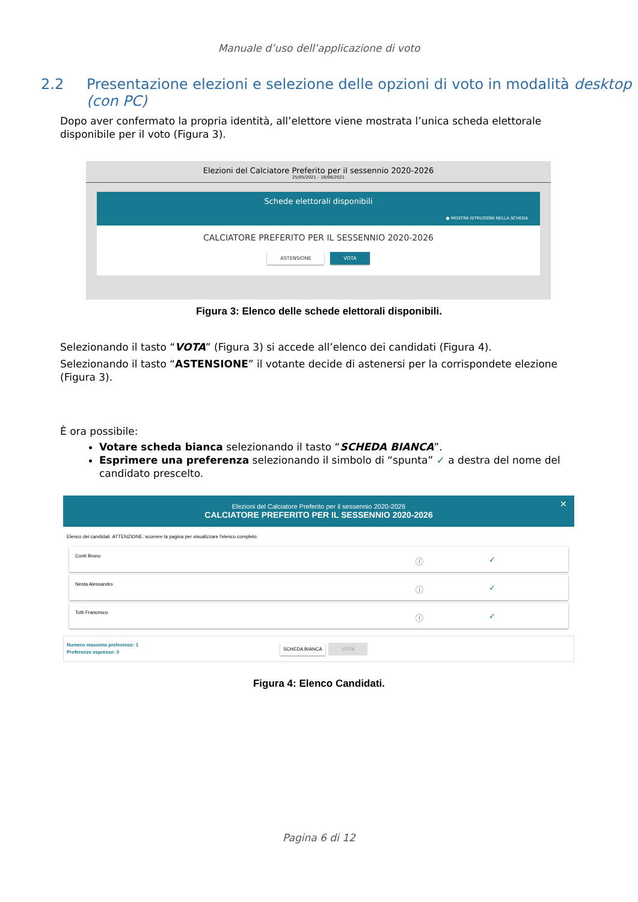Manuale d’uso dell’applicazione di voto
2.2 Presentazione elezioni e selezione delle opzioni di voto in modalità desktop (con PC)
Dopo aver confermato la propria identità, all’elettore viene mostrata l’unica scheda elettorale disponibile per il voto (Figura 3).
Elezioni del Calciatore Preferito per il sessennio 2020-2026
25/05/2021 - 18/06/2021
Schede elettorali disponibili
● MOSTRA ISTRUZIONI NELLA SCHEDA
CALCIATORE PREFERITO PER IL SESSENNIO 2020-2026
ASTENSIONE VOTA
Figura 3: Elenco delle schede elettorali disponibili.
Selezionando il tasto “VOTA” (Figura 3) si accede all’elenco dei candidati (Figura 4).
Selezionando il tasto “ASTENSIONE” il votante decide di astenersi per la corrispondete elezione (Figura 3).
È ora possibile:
Votare scheda bianca selezionando il tasto “SCHEDA BIANCA”.
Esprimere una preferenza selezionando il simbolo di “spunta” ✓ a destra del nome del candidato prescelto.
Elezioni del Calciatore Preferito per il sessennio 2020-2026
CALCIATORE PREFERITO PER IL SESSENNIO 2020-2026 ✕
Elenco dei candidati. ATTENZIONE: scorrere la pagina per visualizzare l'elenco completo.
Conti Bruno ⓘ ✓
Nesta Alessandro ⓘ ✓
Totti Francesco ⓘ ✓
Numero massimo preferenze: 1
Preferenze espresse: 0
SCHEDA BIANCA VOTA
Figura 4: Elenco Candidati.
Pagina 6 di 12